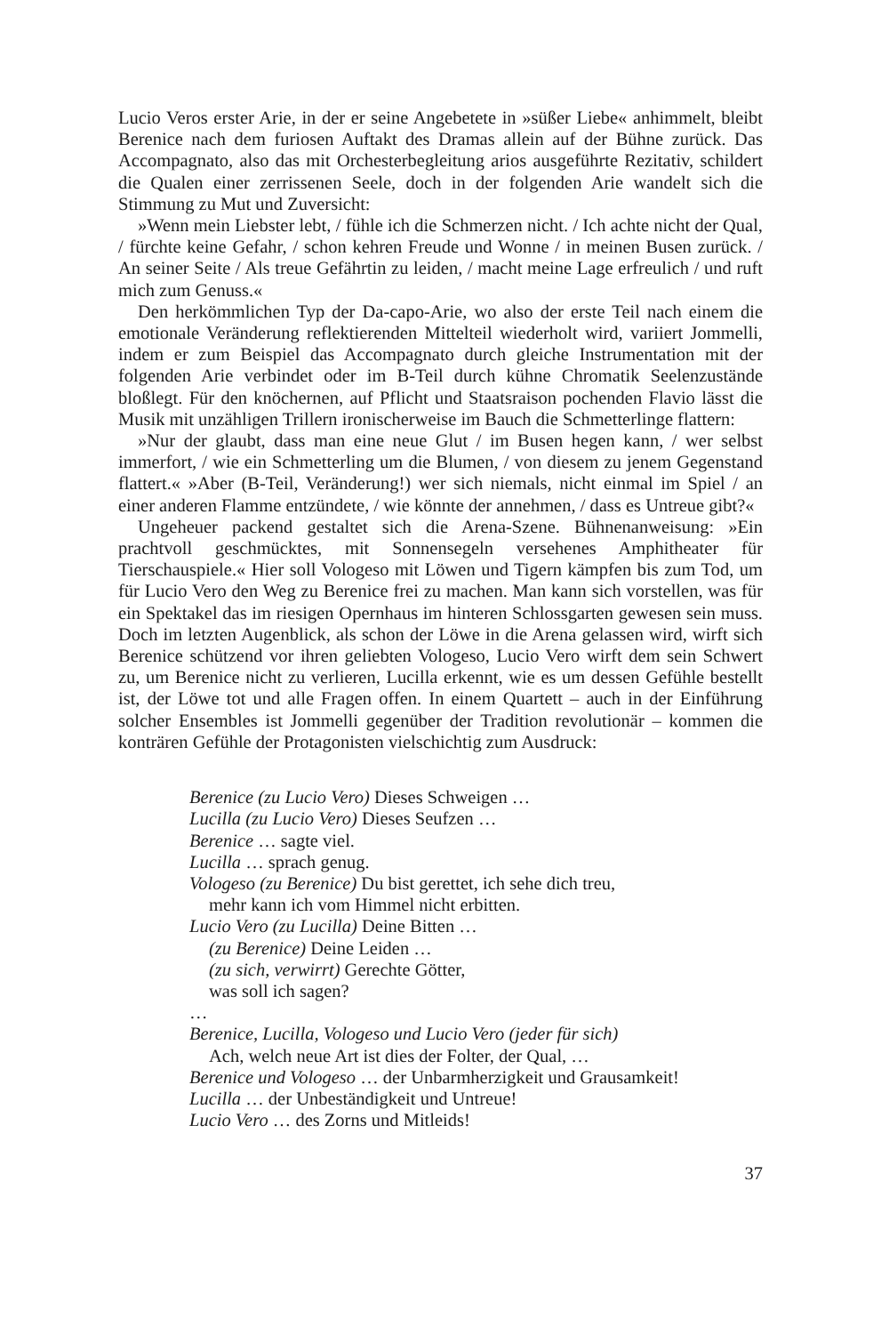Lucio Veros erster Arie, in der er seine Angebetete in »süßer Liebe« anhimmelt, bleibt Berenice nach dem furiosen Auftakt des Dramas allein auf der Bühne zurück. Das Accompagnato, also das mit Orchesterbegleitung arios ausgeführte Rezitativ, schildert die Qualen einer zerrissenen Seele, doch in der folgenden Arie wandelt sich die Stimmung zu Mut und Zuversicht:
»Wenn mein Liebster lebt, / fühle ich die Schmerzen nicht. / Ich achte nicht der Qual, / fürchte keine Gefahr, / schon kehren Freude und Wonne / in meinen Busen zurück. / An seiner Seite / Als treue Gefährtin zu leiden, / macht meine Lage erfreulich / und ruft mich zum Genuss.«
Den herkömmlichen Typ der Da-capo-Arie, wo also der erste Teil nach einem die emotionale Veränderung reflektierenden Mittelteil wiederholt wird, variiert Jommelli, indem er zum Beispiel das Accompagnato durch gleiche Instrumentation mit der folgenden Arie verbindet oder im B-Teil durch kühne Chromatik Seelenzustände bloßlegt. Für den knöchernen, auf Pflicht und Staatsraison pochenden Flavio lässt die Musik mit unzähligen Trillern ironischerweise im Bauch die Schmetterlinge flattern:
»Nur der glaubt, dass man eine neue Glut / im Busen hegen kann, / wer selbst immerfort, / wie ein Schmetterling um die Blumen, / von diesem zu jenem Gegenstand flattert.« »Aber (B-Teil, Veränderung!) wer sich niemals, nicht einmal im Spiel / an einer anderen Flamme entzündete, / wie könnte der annehmen, / dass es Untreue gibt?«
Ungeheuer packend gestaltet sich die Arena-Szene. Bühnenanweisung: »Ein prachtvoll geschmücktes, mit Sonnensegeln versehenes Amphitheater für Tierschauspiele.« Hier soll Vologeso mit Löwen und Tigern kämpfen bis zum Tod, um für Lucio Vero den Weg zu Berenice frei zu machen. Man kann sich vorstellen, was für ein Spektakel das im riesigen Opernhaus im hinteren Schlossgarten gewesen sein muss. Doch im letzten Augenblick, als schon der Löwe in die Arena gelassen wird, wirft sich Berenice schützend vor ihren geliebten Vologeso, Lucio Vero wirft dem sein Schwert zu, um Berenice nicht zu verlieren, Lucilla erkennt, wie es um dessen Gefühle bestellt ist, der Löwe tot und alle Fragen offen. In einem Quartett – auch in der Einführung solcher Ensembles ist Jommelli gegenüber der Tradition revolutionär – kommen die konträren Gefühle der Protagonisten vielschichtig zum Ausdruck:
Berenice (zu Lucio Vero) Dieses Schweigen …
Lucilla (zu Lucio Vero) Dieses Seufzen …
Berenice … sagte viel.
Lucilla … sprach genug.
Vologeso (zu Berenice) Du bist gerettet, ich sehe dich treu,
mehr kann ich vom Himmel nicht erbitten.
Lucio Vero (zu Lucilla) Deine Bitten …
(zu Berenice) Deine Leiden …
(zu sich, verwirrt) Gerechte Götter,
was soll ich sagen?
…
Berenice, Lucilla, Vologeso und Lucio Vero (jeder für sich)
Ach, welch neue Art ist dies der Folter, der Qual, …
Berenice und Vologeso … der Unbarmherzigkeit und Grausamkeit!
Lucilla … der Unbeständigkeit und Untreue!
Lucio Vero … des Zorns und Mitleids!
37